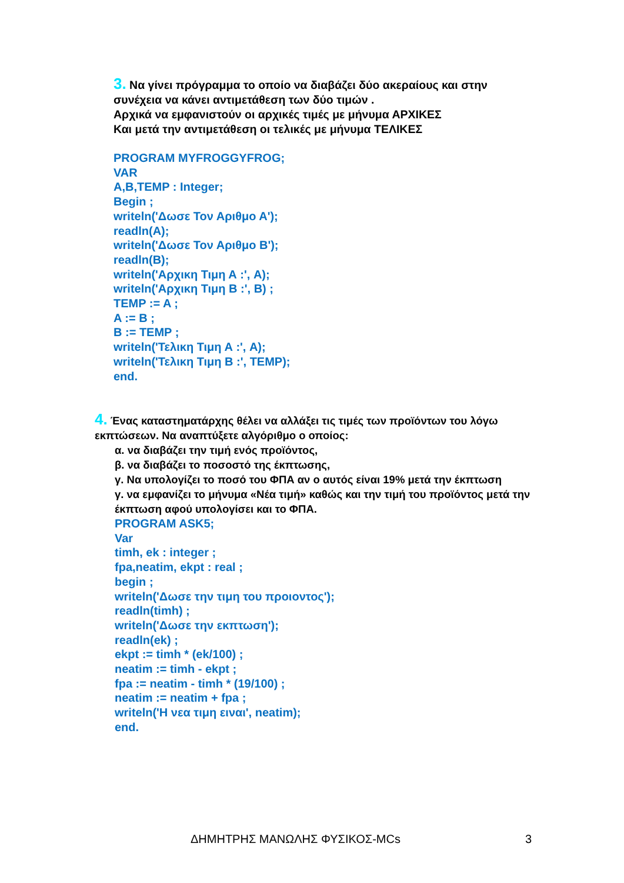3. Να γίνει πρόγραμμα το οποίο να διαβάζει δύο ακεραίους και στην συνέχεια να κάνει αντιμετάθεση των δύο τιμών .
Αρχικά να εμφανιστούν οι αρχικές τιμές με μήνυμα ΑΡΧΙΚΕΣ
Και μετά την αντιμετάθεση οι τελικές με μήνυμα ΤΕΛΙΚΕΣ
PROGRAM MYFROGGYFROG;
VAR
A,B,TEMP : Integer;
Begin ;
writeln('Δωσε Τον Αριθμο Α');
readln(A);
writeln('Δωσε Τον Αριθμο Β');
readln(B);
writeln('Αρχικη Τιμη Α :', A);
writeln('Αρχικη Τιμη Β :', B) ;
TEMP := A ;
A := B ;
B := TEMP ;
writeln('Τελικη Τιμη Α :', A);
writeln('Τελικη Τιμη Β :', TEMP);
end.
4. Ένας καταστηματάρχης θέλει να αλλάξει τις τιμές των προϊόντων του λόγω εκπτώσεων. Να αναπτύξετε αλγόριθμο ο οποίος:
α. να διαβάζει την τιμή ενός προϊόντος,
β. να διαβάζει το ποσοστό της έκπτωσης,
γ. Να υπολογίζει το ποσό του ΦΠΑ αν ο αυτός είναι 19% μετά την έκπτωση
γ. να εμφανίζει το μήνυμα «Νέα τιμή» καθώς και την τιμή του προϊόντος μετά την έκπτωση αφού υπολογίσει και το ΦΠΑ.
PROGRAM ASK5;
Var
timh, ek : integer ;
fpa,neatim, ekpt : real ;
begin ;
writeln('Δωσε την τιμη του προιοντος');
readln(timh) ;
writeln('Δωσε την εκπτωση');
readln(ek) ;
ekpt := timh * (ek/100) ;
neatim := timh - ekpt ;
fpa := neatim - timh * (19/100) ;
neatim := neatim + fpa ;
writeln('Η νεα τιμη ειναι', neatim);
end.
ΔΗΜΗΤΡΗΣ ΜΑΝΩΛΗΣ ΦΥΣΙΚΟΣ-MCs 3